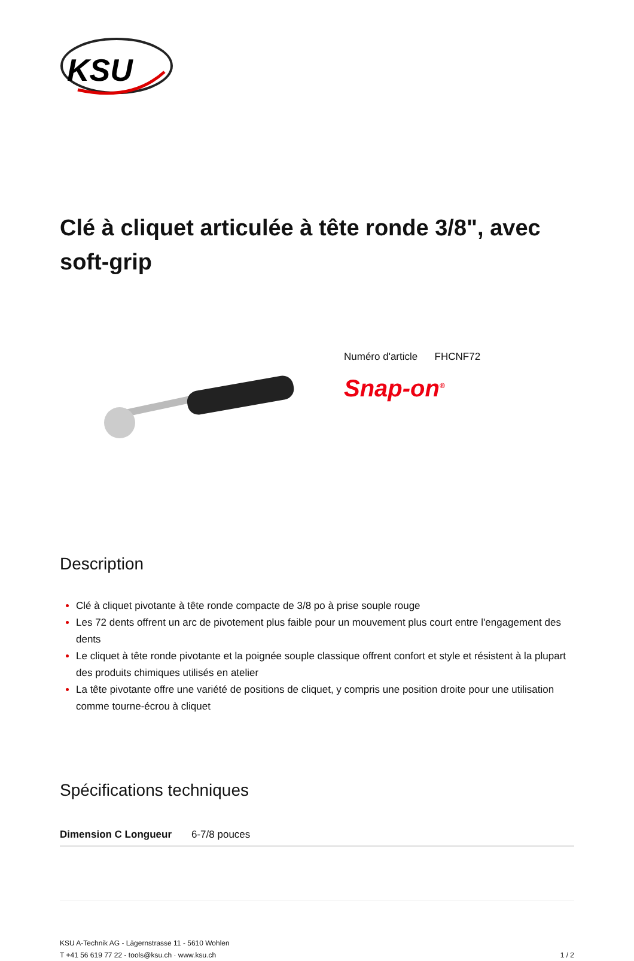KSU
Clé à cliquet articulée à tête ronde 3/8", avec soft-grip
Numéro d'article FHCNF72
Snap-on<sup>®</sup>
Description
Clé à cliquet pivotante à tête ronde compacte de 3/8 po à prise souple rouge
Les 72 dents offrent un arc de pivotement plus faible pour un mouvement plus court entre l'engagement des dents
Le cliquet à tête ronde pivotante et la poignée souple classique offrent confort et style et résistent à la plupart des produits chimiques utilisés en atelier
La tête pivotante offre une variété de positions de cliquet, y compris une position droite pour une utilisation comme tourne-écrou à cliquet
Spécifications techniques
| Dimension C Longueur | 6-7/8 pouces |
KSU A-Technik AG - Lägernstrasse 11 - 5610 Wohlen
T +41 56 619 77 22 - tools@ksu.ch · www.ksu.ch
1 / 2